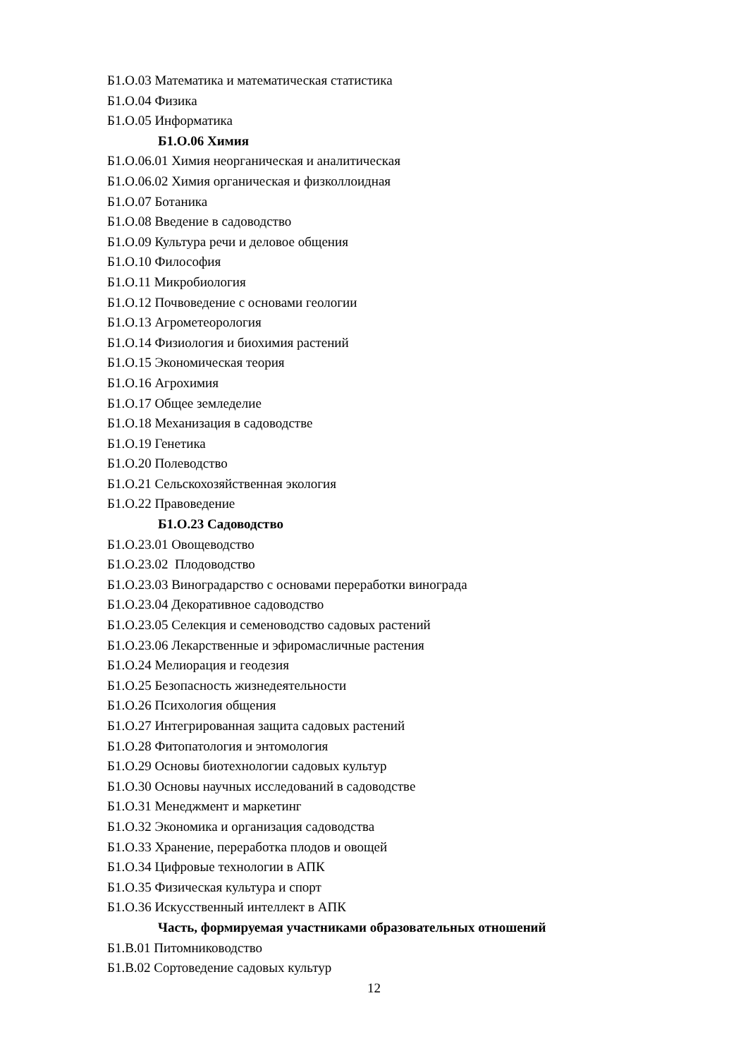Б1.О.03 Математика и математическая статистика
Б1.О.04 Физика
Б1.О.05 Информатика
Б1.О.06 Химия
Б1.О.06.01 Химия неорганическая и аналитическая
Б1.О.06.02 Химия органическая и физколлоидная
Б1.О.07 Ботаника
Б1.О.08 Введение в садоводство
Б1.О.09 Культура речи и деловое общения
Б1.О.10 Философия
Б1.О.11 Микробиология
Б1.О.12 Почвоведение с основами геологии
Б1.О.13 Агрометеорология
Б1.О.14 Физиология и биохимия растений
Б1.О.15 Экономическая теория
Б1.О.16 Агрохимия
Б1.О.17 Общее земледелие
Б1.О.18 Механизация в садоводстве
Б1.О.19 Генетика
Б1.О.20 Полеводство
Б1.О.21 Сельскохозяйственная экология
Б1.О.22 Правоведение
Б1.О.23 Садоводство
Б1.О.23.01 Овощеводство
Б1.О.23.02 Плодоводство
Б1.О.23.03 Виноградарство с основами переработки винограда
Б1.О.23.04 Декоративное садоводство
Б1.О.23.05 Селекция и семеноводство садовых растений
Б1.О.23.06 Лекарственные и эфиромасличные растения
Б1.О.24 Мелиорация и геодезия
Б1.О.25 Безопасность жизнедеятельности
Б1.О.26 Психология общения
Б1.О.27 Интегрированная защита садовых растений
Б1.О.28 Фитопатология и энтомология
Б1.О.29 Основы биотехнологии садовых культур
Б1.О.30 Основы научных исследований в садоводстве
Б1.О.31 Менеджмент и маркетинг
Б1.О.32 Экономика и организация садоводства
Б1.О.33 Хранение, переработка плодов и овощей
Б1.О.34 Цифровые технологии в АПК
Б1.О.35 Физическая культура и спорт
Б1.О.36 Искусственный интеллект в АПК
Часть, формируемая участниками образовательных отношений
Б1.В.01 Питомниководство
Б1.В.02 Сортоведение садовых культур
12